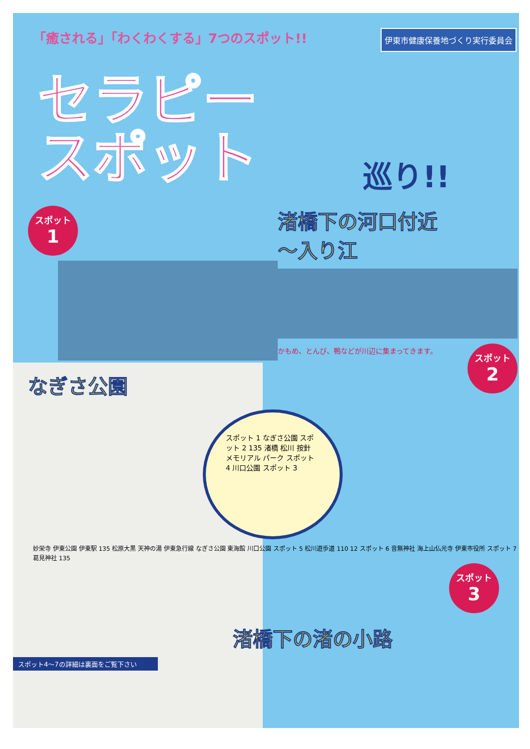「癒される」「わくわくする」7つのスポット!!
伊東市健康保養地づくり実行委員会
セラピー
スポット
巡り!!
スポット 1
なぎさ公園
渚橋下の河口付近
～入り江
スポット 2
かもめ、とんび、鴨などが川辺に集まってきます。
スポット 1 なぎさ公園 スポット 2 135 渚橋 松川 按針 メモリアル パーク スポット 4 川口公園 スポット 3
妙栄寺 伊東公園 伊東駅 135 松原大黒 天神の湯 伊東急行線 なぎさ公園 東海館 川口公園 スポット 5 松川遊歩道 110 12 スポット 6 音無神社 海上山仏光寺 伊東市役所 スポット 7 葛見神社 135
スポット 3
渚橋下の渚の小路
スポット4～7の詳細は裏面をご覧下さい